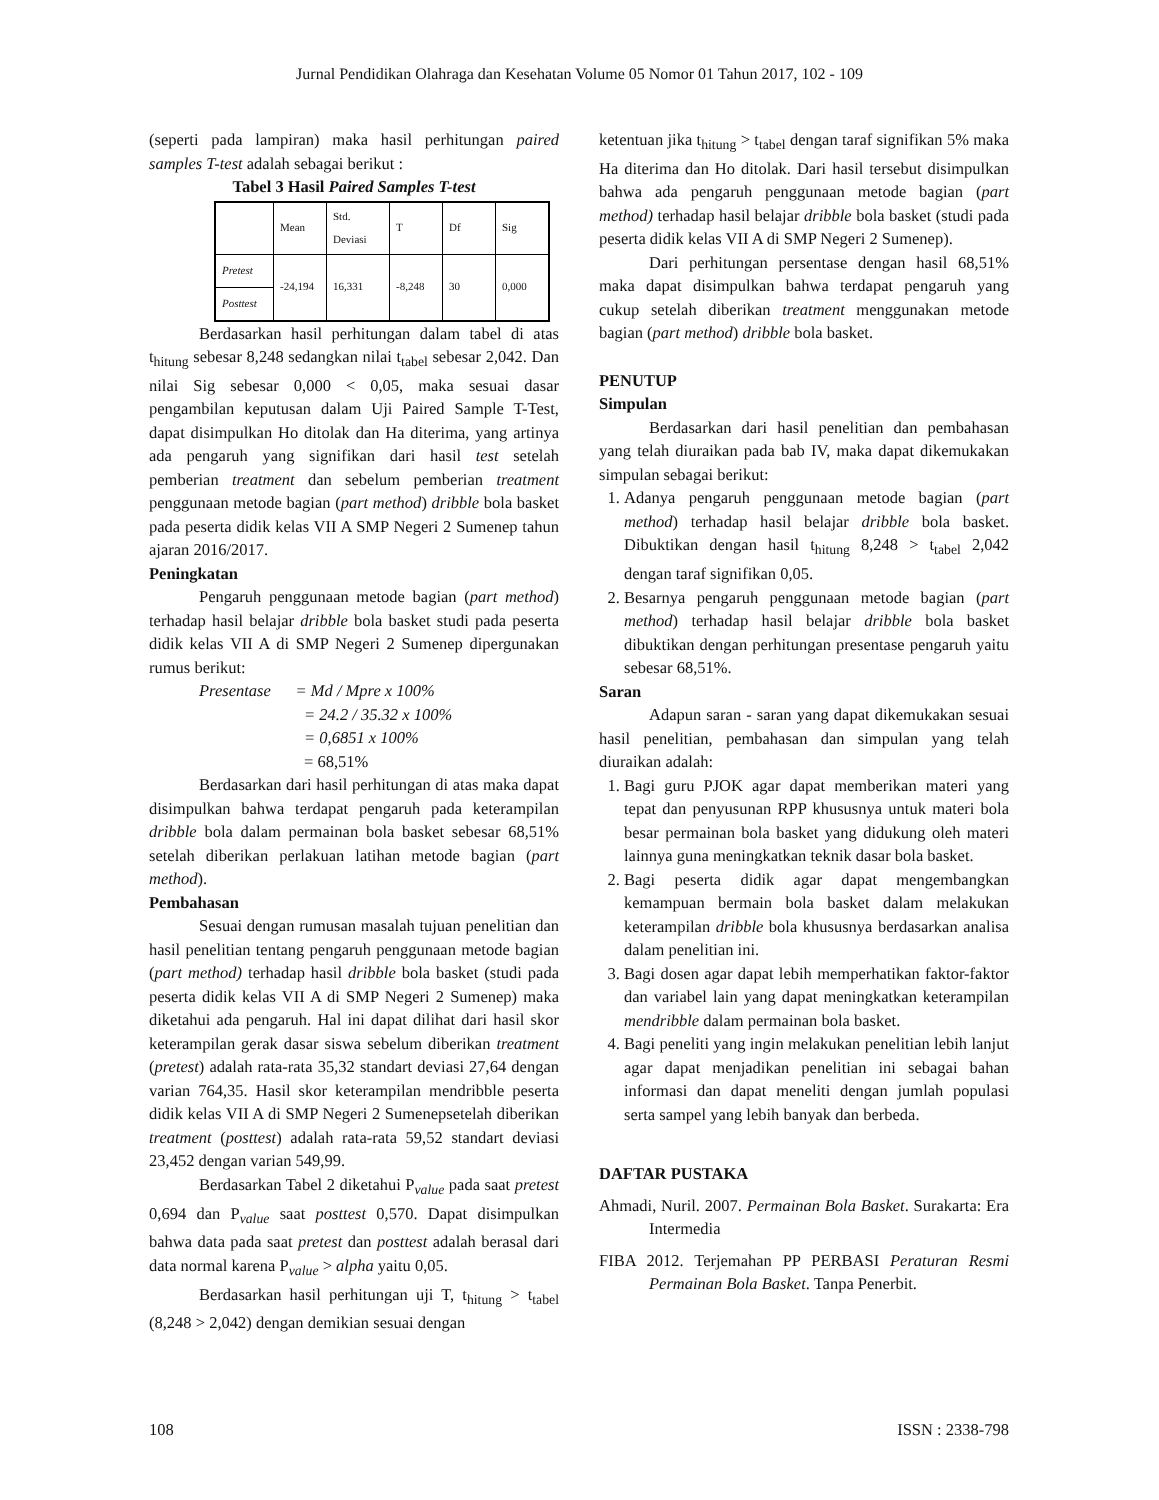Jurnal Pendidikan Olahraga dan Kesehatan Volume 05 Nomor 01 Tahun 2017, 102 - 109
(seperti pada lampiran) maka hasil perhitungan paired samples T-test adalah sebagai berikut :
Tabel 3 Hasil Paired Samples T-test
| | Mean | Std. Deviasi | T | Df | Sig |
| Pretest | -24,194 | 16,331 | -8,248 | 30 | 0,000 |
| Posttest | | | | | |
Berdasarkan hasil perhitungan dalam tabel di atas t<sub>hitung</sub> sebesar 8,248 sedangkan nilai t<sub>tabel</sub> sebesar 2,042. Dan nilai Sig sebesar 0,000 < 0,05, maka sesuai dasar pengambilan keputusan dalam Uji Paired Sample T-Test, dapat disimpulkan Ho ditolak dan Ha diterima, yang artinya ada pengaruh yang signifikan dari hasil test setelah pemberian treatment dan sebelum pemberian treatment penggunaan metode bagian (part method) dribble bola basket pada peserta didik kelas VII A SMP Negeri 2 Sumenep tahun ajaran 2016/2017.
Peningkatan
Pengaruh penggunaan metode bagian (part method) terhadap hasil belajar dribble bola basket studi pada peserta didik kelas VII A di SMP Negeri 2 Sumenep dipergunakan rumus berikut:
Presentase = Md / Mpre x 100%
= 24.2 / 35.32 x 100%
= 0,6851 x 100%
= 68,51%
Berdasarkan dari hasil perhitungan di atas maka dapat disimpulkan bahwa terdapat pengaruh pada keterampilan dribble bola dalam permainan bola basket sebesar 68,51% setelah diberikan perlakuan latihan metode bagian (part method).
Pembahasan
Sesuai dengan rumusan masalah tujuan penelitian dan hasil penelitian tentang pengaruh penggunaan metode bagian (part method) terhadap hasil dribble bola basket (studi pada peserta didik kelas VII A di SMP Negeri 2 Sumenep) maka diketahui ada pengaruh. Hal ini dapat dilihat dari hasil skor keterampilan gerak dasar siswa sebelum diberikan treatment (pretest) adalah rata-rata 35,32 standart deviasi 27,64 dengan varian 764,35. Hasil skor keterampilan mendribble peserta didik kelas VII A di SMP Negeri 2 Sumenepsetelah diberikan treatment (posttest) adalah rata-rata 59,52 standart deviasi 23,452 dengan varian 549,99.
Berdasarkan Tabel 2 diketahui P<sub>value</sub> pada saat pretest 0,694 dan P<sub>value</sub> saat posttest 0,570. Dapat disimpulkan bahwa data pada saat pretest dan posttest adalah berasal dari data normal karena P<sub>value</sub> > alpha yaitu 0,05.
Berdasarkan hasil perhitungan uji T, t<sub>hitung</sub> > t<sub>tabel</sub> (8,248 > 2,042) dengan demikian sesuai dengan
ketentuan jika t<sub>hitung</sub> > t<sub>tabel</sub> dengan taraf signifikan 5% maka Ha diterima dan Ho ditolak. Dari hasil tersebut disimpulkan bahwa ada pengaruh penggunaan metode bagian (part method) terhadap hasil belajar dribble bola basket (studi pada peserta didik kelas VII A di SMP Negeri 2 Sumenep).
Dari perhitungan persentase dengan hasil 68,51% maka dapat disimpulkan bahwa terdapat pengaruh yang cukup setelah diberikan treatment menggunakan metode bagian (part method) dribble bola basket.
PENUTUP
Simpulan
Berdasarkan dari hasil penelitian dan pembahasan yang telah diuraikan pada bab IV, maka dapat dikemukakan simpulan sebagai berikut:
1. Adanya pengaruh penggunaan metode bagian (part method) terhadap hasil belajar dribble bola basket. Dibuktikan dengan hasil t<sub>hitung</sub> 8,248 > t<sub>tabel</sub> 2,042 dengan taraf signifikan 0,05.
2. Besarnya pengaruh penggunaan metode bagian (part method) terhadap hasil belajar dribble bola basket dibuktikan dengan perhitungan presentase pengaruh yaitu sebesar 68,51%.
Saran
Adapun saran - saran yang dapat dikemukakan sesuai hasil penelitian, pembahasan dan simpulan yang telah diuraikan adalah:
1. Bagi guru PJOK agar dapat memberikan materi yang tepat dan penyusunan RPP khususnya untuk materi bola besar permainan bola basket yang didukung oleh materi lainnya guna meningkatkan teknik dasar bola basket.
2. Bagi peserta didik agar dapat mengembangkan kemampuan bermain bola basket dalam melakukan keterampilan dribble bola khususnya berdasarkan analisa dalam penelitian ini.
3. Bagi dosen agar dapat lebih memperhatikan faktor-faktor dan variabel lain yang dapat meningkatkan keterampilan mendribble dalam permainan bola basket.
4. Bagi peneliti yang ingin melakukan penelitian lebih lanjut agar dapat menjadikan penelitian ini sebagai bahan informasi dan dapat meneliti dengan jumlah populasi serta sampel yang lebih banyak dan berbeda.
DAFTAR PUSTAKA
Ahmadi, Nuril. 2007. Permainan Bola Basket. Surakarta: Era Intermedia
FIBA 2012. Terjemahan PP PERBASI Peraturan Resmi Permainan Bola Basket. Tanpa Penerbit.
108 ISSN : 2338-798